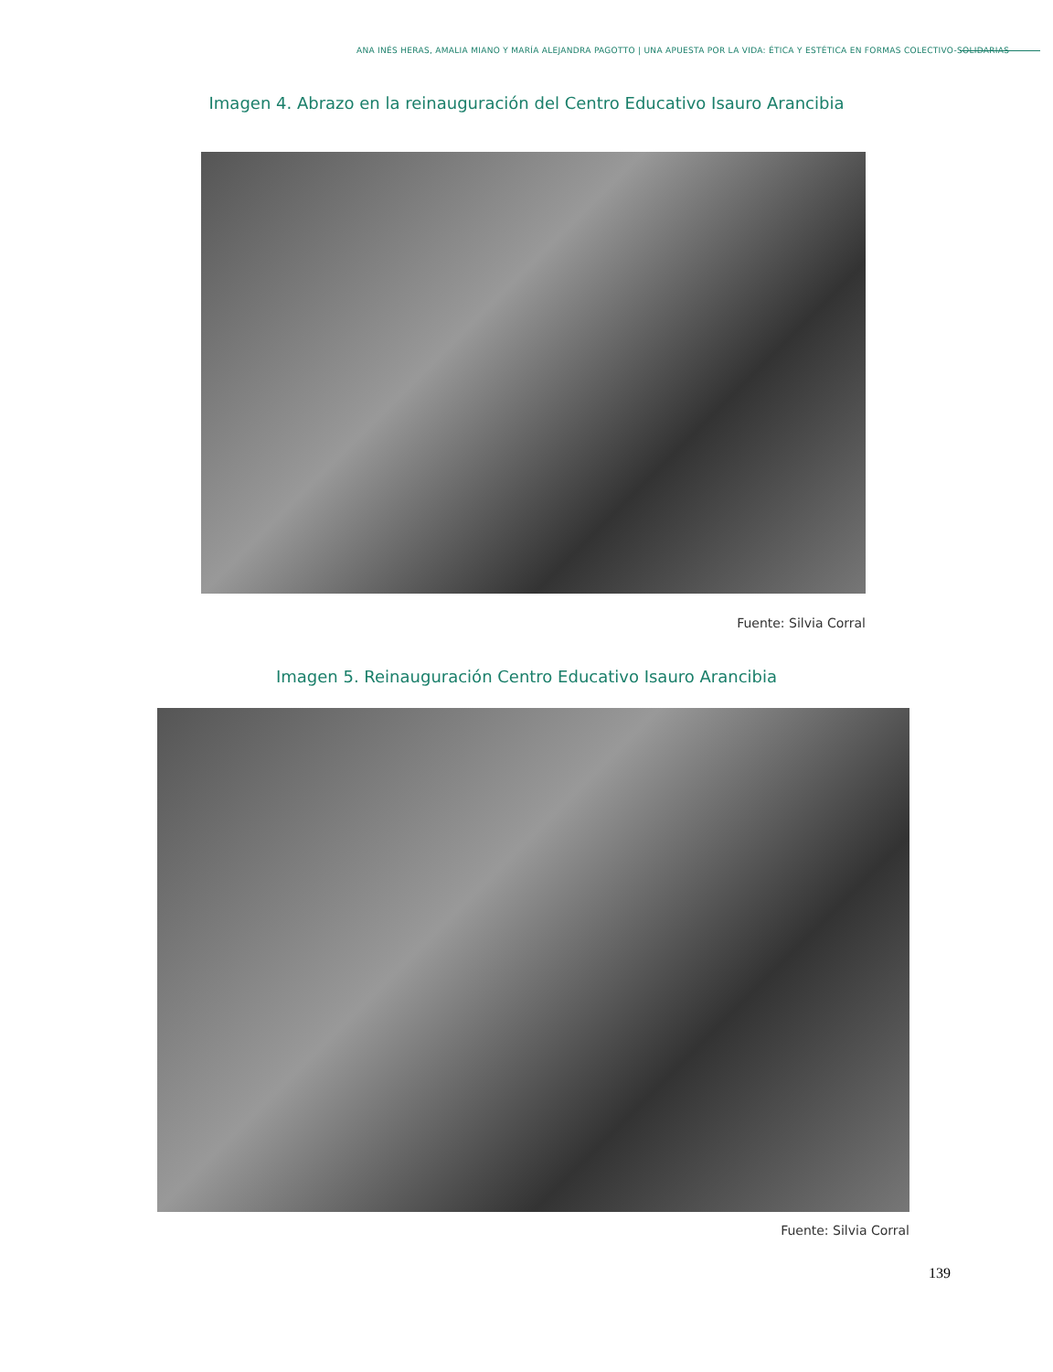ANA INÉS HERAS, AMALIA MIANO Y MARÍA ALEJANDRA PAGOTTO | UNA APUESTA POR LA VIDA: ÉTICA Y ESTÉTICA EN FORMAS COLECTIVO-SOLIDARIAS
Imagen 4. Abrazo en la reinauguración del Centro Educativo Isauro Arancibia
Fuente: Silvia Corral
Imagen 5. Reinauguración Centro Educativo Isauro Arancibia
Fuente: Silvia Corral
139